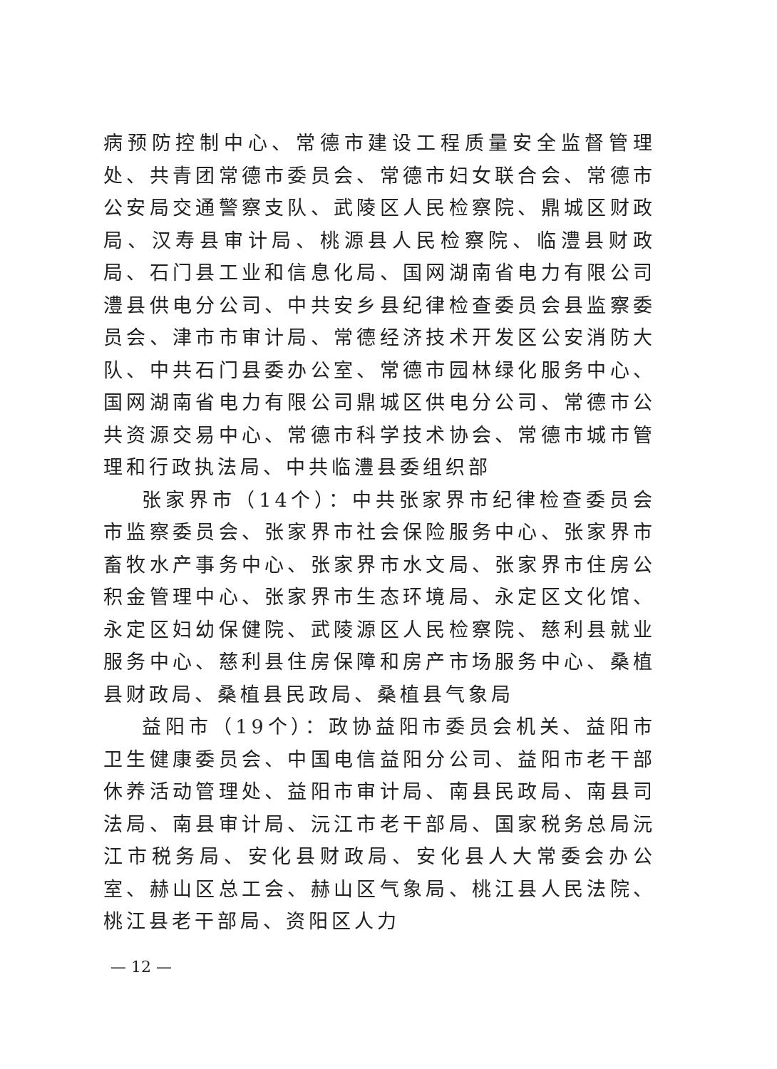病预防控制中心、常德市建设工程质量安全监督管理处、共青团常德市委员会、常德市妇女联合会、常德市公安局交通警察支队、武陵区人民检察院、鼎城区财政局、汉寿县审计局、桃源县人民检察院、临澧县财政局、石门县工业和信息化局、国网湖南省电力有限公司澧县供电分公司、中共安乡县纪律检查委员会县监察委员会、津市市审计局、常德经济技术开发区公安消防大队、中共石门县委办公室、常德市园林绿化服务中心、国网湖南省电力有限公司鼎城区供电分公司、常德市公共资源交易中心、常德市科学技术协会、常德市城市管理和行政执法局、中共临澧县委组织部
张家界市（14个）：中共张家界市纪律检查委员会市监察委员会、张家界市社会保险服务中心、张家界市畜牧水产事务中心、张家界市水文局、张家界市住房公积金管理中心、张家界市生态环境局、永定区文化馆、永定区妇幼保健院、武陵源区人民检察院、慈利县就业服务中心、慈利县住房保障和房产市场服务中心、桑植县财政局、桑植县民政局、桑植县气象局
益阳市（19个）：政协益阳市委员会机关、益阳市卫生健康委员会、中国电信益阳分公司、益阳市老干部休养活动管理处、益阳市审计局、南县民政局、南县司法局、南县审计局、沅江市老干部局、国家税务总局沅江市税务局、安化县财政局、安化县人大常委会办公室、赫山区总工会、赫山区气象局、桃江县人民法院、桃江县老干部局、资阳区人力
— 12 —